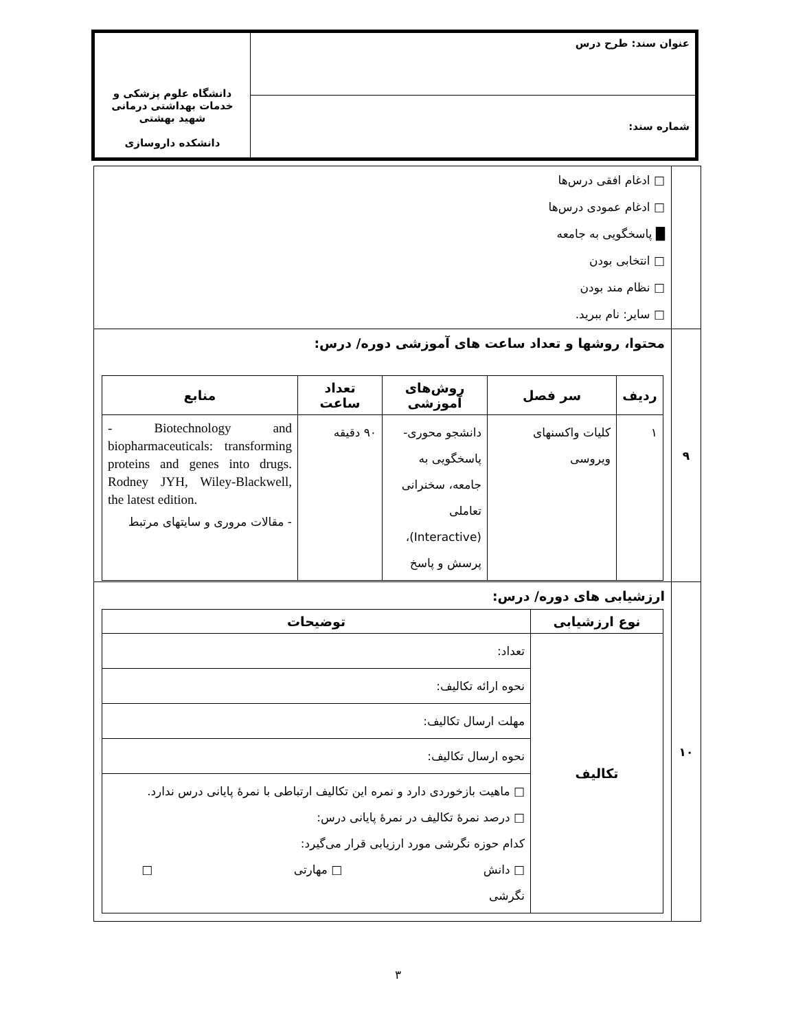| عنوان سند: طرح درس | دانشگاه علوم پزشکی و خدمات بهداشتی درمانی شهید بهشتی دانشکده داروسازی |
| شماره سند: | |
| | □ ادغام افقی درس‌ها □ ادغام عمودی درس‌ها █ پاسخگویی به جامعه □ انتخابی بودن □ نظام مند بودن □ سایر: نام ببرید. |
| ۹ | محتوا، روشها و تعداد ساعت های آموزشی دوره/ درس: / ردیف / سر فصل / روش‌های آموزشی / تعداد ساعت / منابع / / --- / --- / --- / --- / --- / / ۱ / کلیات واکسنهای ویروسی / دانشجو محوری- پاسخگویی به جامعه، سخنرانی تعاملی (Interactive)، پرسش و پاسخ / ۹۰ دقیقه / - Biotechnology and biopharmaceuticals: transforming proteins and genes into drugs. Rodney JYH, Wiley-Blackwell, the latest edition. - مقالات مروری و سایتهای مرتبط / |
| ۱۰ | ارزشیابی های دوره/ درس: / نوع ارزشیابی / توضیحات / / --- / --- / / تکالیف / تعداد: / / / نحوه ارائه تکالیف: / / / مهلت ارسال تکالیف: / / / نحوه ارسال تکالیف: / / / □ ماهیت بازخوردی دارد و نمره این تکالیف ارتباطی با نمرهٔ پایانی درس ندارد. □ درصد نمرهٔ تکالیف در نمرهٔ پایانی درس: کدام حوزه نگرشی مورد ارزیابی قرار می‌گیرد: □ دانش □ مهارتی □ نگرشی / |
۳